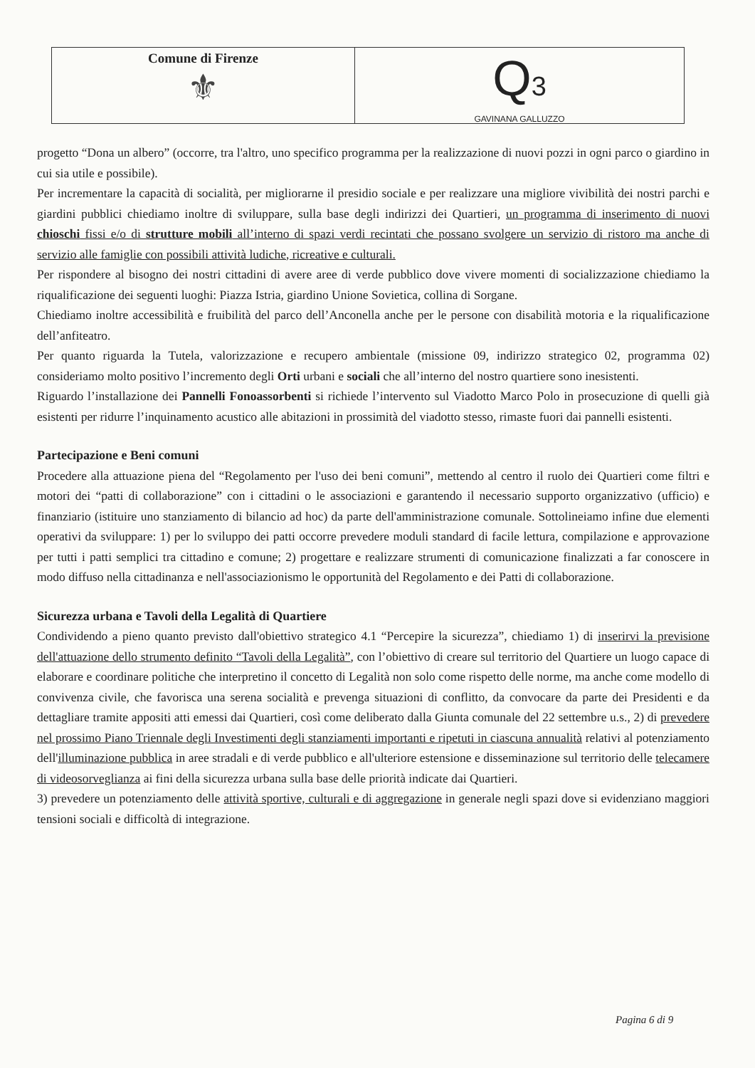Comune di Firenze
⚜
Q3
GAVINANA GALLUZZO
progetto “Dona un albero” (occorre, tra l'altro, uno specifico programma per la realizzazione di nuovi pozzi in ogni parco o giardino in cui sia utile e possibile).
Per incrementare la capacità di socialità, per migliorarne il presidio sociale e per realizzare una migliore vivibilità dei nostri parchi e giardini pubblici chiediamo inoltre di sviluppare, sulla base degli indirizzi dei Quartieri, un programma di inserimento di nuovi chioschi fissi e/o di strutture mobili all’interno di spazi verdi recintati che possano svolgere un servizio di ristoro ma anche di servizio alle famiglie con possibili attività ludiche, ricreative e culturali.
Per rispondere al bisogno dei nostri cittadini di avere aree di verde pubblico dove vivere momenti di socializzazione chiediamo la riqualificazione dei seguenti luoghi: Piazza Istria, giardino Unione Sovietica, collina di Sorgane.
Chiediamo inoltre accessibilità e fruibilità del parco dell’Anconella anche per le persone con disabilità motoria e la riqualificazione dell’anfiteatro.
Per quanto riguarda la Tutela, valorizzazione e recupero ambientale (missione 09, indirizzo strategico 02, programma 02) consideriamo molto positivo l’incremento degli Orti urbani e sociali che all’interno del nostro quartiere sono inesistenti.
Riguardo l’installazione dei Pannelli Fonoassorbenti si richiede l’intervento sul Viadotto Marco Polo in prosecuzione di quelli già esistenti per ridurre l’inquinamento acustico alle abitazioni in prossimità del viadotto stesso, rimaste fuori dai pannelli esistenti.
Partecipazione e Beni comuni
Procedere alla attuazione piena del “Regolamento per l'uso dei beni comuni”, mettendo al centro il ruolo dei Quartieri come filtri e motori dei “patti di collaborazione” con i cittadini o le associazioni e garantendo il necessario supporto organizzativo (ufficio) e finanziario (istituire uno stanziamento di bilancio ad hoc) da parte dell'amministrazione comunale. Sottolineiamo infine due elementi operativi da sviluppare: 1) per lo sviluppo dei patti occorre prevedere moduli standard di facile lettura, compilazione e approvazione per tutti i patti semplici tra cittadino e comune; 2) progettare e realizzare strumenti di comunicazione finalizzati a far conoscere in modo diffuso nella cittadinanza e nell'associazionismo le opportunità del Regolamento e dei Patti di collaborazione.
Sicurezza urbana e Tavoli della Legalità di Quartiere
Condividendo a pieno quanto previsto dall'obiettivo strategico 4.1 “Percepire la sicurezza”, chiediamo 1) di inserirvi la previsione dell'attuazione dello strumento definito “Tavoli della Legalità”, con l’obiettivo di creare sul territorio del Quartiere un luogo capace di elaborare e coordinare politiche che interpretino il concetto di Legalità non solo come rispetto delle norme, ma anche come modello di convivenza civile, che favorisca una serena socialità e prevenga situazioni di conflitto, da convocare da parte dei Presidenti e da dettagliare tramite appositi atti emessi dai Quartieri, così come deliberato dalla Giunta comunale del 22 settembre u.s., 2) di prevedere nel prossimo Piano Triennale degli Investimenti degli stanziamenti importanti e ripetuti in ciascuna annualità relativi al potenziamento dell'illuminazione pubblica in aree stradali e di verde pubblico e all'ulteriore estensione e disseminazione sul territorio delle telecamere di videosorveglianza ai fini della sicurezza urbana sulla base delle priorità indicate dai Quartieri.
3) prevedere un potenziamento delle attività sportive, culturali e di aggregazione in generale negli spazi dove si evidenziano maggiori tensioni sociali e difficoltà di integrazione.
Pagina 6 di 9